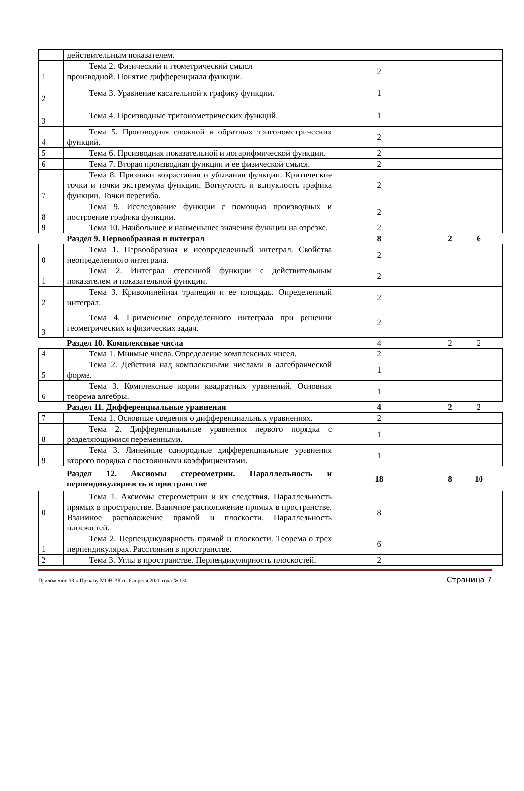| | действительным показателем. | | | |
| 1 | Тема 2. Физический и геометрический смысл производной. Понятие дифференциала функции. | 2 | | |
| 2 | Тема 3. Уравнение касательной к графику функции. | 1 | | |
| 3 | Тема 4. Производные тригонометрических функций. | 1 | | |
| 4 | Тема 5. Производная сложной и обратных тригонометрических функций. | 2 | | |
| 5 | Тема 6. Производная показательной и логарифмической функции. | 2 | | |
| 6 | Тема 7. Вторая производная функции и ее физической смысл. | 2 | | |
| 7 | Тема 8. Признаки возрастания и убывания функции. Критические точки и точки экстремума функции. Вогнутость и выпуклость графика функции. Точки перегиба. | 2 | | |
| 8 | Тема 9. Исследование функции с помощью производных и построение графика функции. | 2 | | |
| 9 | Тема 10. Наибольшее и наименьшее значения функции на отрезке. | 2 | | |
| | Раздел 9. Первообразная и интеграл | 8 | 2 | 6 |
| 0 | Тема 1. Первообразная и неопределенный интеграл. Свойства неопределенного интеграла. | 2 | | |
| 1 | Тема 2. Интеграл степенной функции с действительным показателем и показательной функции. | 2 | | |
| 2 | Тема 3. Криволинейная трапеция и ее площадь. Определенный интеграл. | 2 | | |
| 3 | Тема 4. Применение определенного интеграла при решении геометрических и физических задач. | 2 | | |
| | Раздел 10. Комплексные числа | 4 | 2 | 2 |
| 4 | Тема 1. Мнимые числа. Определение комплексных чисел. | 2 | | |
| 5 | Тема 2. Действия над комплексными числами в алгебраической форме. | 1 | | |
| 6 | Тема 3. Комплексные корни квадратных уравнений. Основная теорема алгебры. | 1 | | |
| | Раздел 11. Дифференциальные уравнения | 4 | 2 | 2 |
| 7 | Тема 1. Основные сведения о дифференциальных уравнениях. | 2 | | |
| 8 | Тема 2. Дифференциальные уравнения первого порядка с разделяющимися переменными. | 1 | | |
| 9 | Тема 3. Линейные однородные дифференциальные уравнения второго порядка с постоянными коэффициентами. | 1 | | |
| | Раздел 12. Аксиомы стереометрии. Параллельность и перпендикулярность в пространстве | 18 | 8 | 10 |
| 0 | Тема 1. Аксиомы стереометрии и их следствия. Параллельность прямых в пространстве. Взаимное расположение прямых в пространстве. Взаимное расположение прямой и плоскости. Параллельность плоскостей. | 8 | | |
| 1 | Тема 2. Перпендикулярность прямой и плоскости. Теорема о трех перпендикулярах. Расстояния в пространстве. | 6 | | |
| 2 | Тема 3. Углы в пространстве. Перпендикулярность плоскостей. | 2 | | |
Приложение 33 к Приказу МОН РК от 6 апреля 2020 года № 130 Страница 7